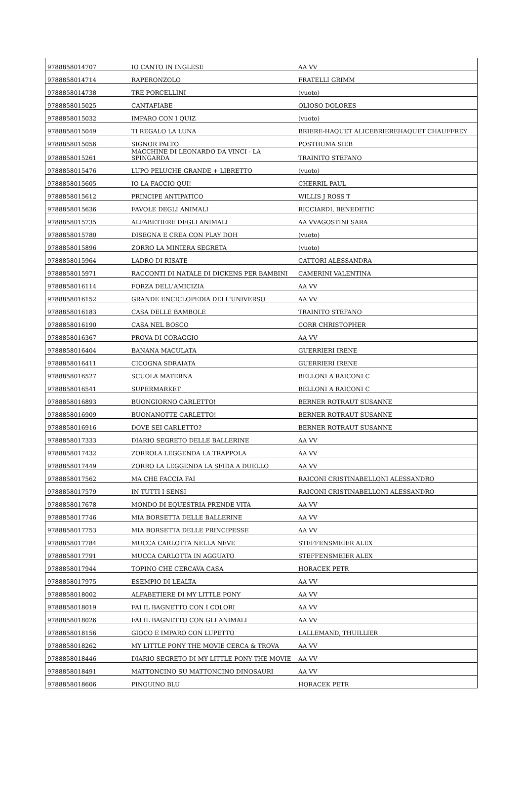| 9788858014707 | IO CANTO IN INGLESE | AA VV |
| 9788858014714 | RAPERONZOLO | FRATELLI GRIMM |
| 9788858014738 | TRE PORCELLINI | (vuoto) |
| 9788858015025 | CANTAFIABE | OLIOSO DOLORES |
| 9788858015032 | IMPARO CON I QUIZ | (vuoto) |
| 9788858015049 | TI REGALO LA LUNA | BRIERE-HAQUET ALICEBRIEREHAQUET CHAUFFREY |
| 9788858015056 | SIGNOR PALTO | POSTHUMA SIEB |
| 9788858015261 | MACCHINE DI LEONARDO DA VINCI - LA SPINGARDA | TRAINITO STEFANO |
| 9788858015476 | LUPO PELUCHE GRANDE + LIBRETTO | (vuoto) |
| 9788858015605 | IO LA FACCIO QUI! | CHERRIL PAUL |
| 9788858015612 | PRINCIPE ANTIPATICO | WILLIS J ROSS T |
| 9788858015636 | FAVOLE DEGLI ANIMALI | RICCIARDI, BENEDETIC |
| 9788858015735 | ALFABETIERE DEGLI ANIMALI | AA VVAGOSTINI SARA |
| 9788858015780 | DISEGNA E CREA CON PLAY DOH | (vuoto) |
| 9788858015896 | ZORRO LA MINIERA SEGRETA | (vuoto) |
| 9788858015964 | LADRO DI RISATE | CATTORI ALESSANDRA |
| 9788858015971 | RACCONTI DI NATALE DI DICKENS PER BAMBINI | CAMERINI VALENTINA |
| 9788858016114 | FORZA DELL'AMICIZIA | AA VV |
| 9788858016152 | GRANDE ENCICLOPEDIA DELL'UNIVERSO | AA VV |
| 9788858016183 | CASA DELLE BAMBOLE | TRAINITO STEFANO |
| 9788858016190 | CASA NEL BOSCO | CORR CHRISTOPHER |
| 9788858016367 | PROVA DI CORAGGIO | AA VV |
| 9788858016404 | BANANA MACULATA | GUERRIERI IRENE |
| 9788858016411 | CICOGNA SDRAIATA | GUERRIERI IRENE |
| 9788858016527 | SCUOLA MATERNA | BELLONI A RAICONI C |
| 9788858016541 | SUPERMARKET | BELLONI A RAICONI C |
| 9788858016893 | BUONGIORNO CARLETTO! | BERNER ROTRAUT SUSANNE |
| 9788858016909 | BUONANOTTE CARLETTO! | BERNER ROTRAUT SUSANNE |
| 9788858016916 | DOVE SEI CARLETTO? | BERNER ROTRAUT SUSANNE |
| 9788858017333 | DIARIO SEGRETO DELLE BALLERINE | AA VV |
| 9788858017432 | ZORROLA LEGGENDA LA TRAPPOLA | AA VV |
| 9788858017449 | ZORRO LA LEGGENDA LA SFIDA A DUELLO | AA VV |
| 9788858017562 | MA CHE FACCIA FAI | RAICONI CRISTINABELLONI ALESSANDRO |
| 9788858017579 | IN TUTTI I SENSI | RAICONI CRISTINABELLONI ALESSANDRO |
| 9788858017678 | MONDO DI EQUESTRIA PRENDE VITA | AA VV |
| 9788858017746 | MIA BORSETTA DELLE BALLERINE | AA VV |
| 9788858017753 | MIA BORSETTA DELLE PRINCIPESSE | AA VV |
| 9788858017784 | MUCCA CARLOTTA NELLA NEVE | STEFFENSMEIER ALEX |
| 9788858017791 | MUCCA CARLOTTA IN AGGUATO | STEFFENSMEIER ALEX |
| 9788858017944 | TOPINO CHE CERCAVA CASA | HORACEK PETR |
| 9788858017975 | ESEMPIO DI LEALTA | AA VV |
| 9788858018002 | ALFABETIERE DI MY LITTLE PONY | AA VV |
| 9788858018019 | FAI IL BAGNETTO CON I COLORI | AA VV |
| 9788858018026 | FAI IL BAGNETTO CON GLI ANIMALI | AA VV |
| 9788858018156 | GIOCO E IMPARO CON LUPETTO | LALLEMAND, THUILLIER |
| 9788858018262 | MY LITTLE PONY THE MOVIE CERCA & TROVA | AA VV |
| 9788858018446 | DIARIO SEGRETO DI MY LITTLE PONY THE MOVIE | AA VV |
| 9788858018491 | MATTONCINO SU MATTONCINO DINOSAURI | AA VV |
| 9788858018606 | PINGUINO BLU | HORACEK PETR |